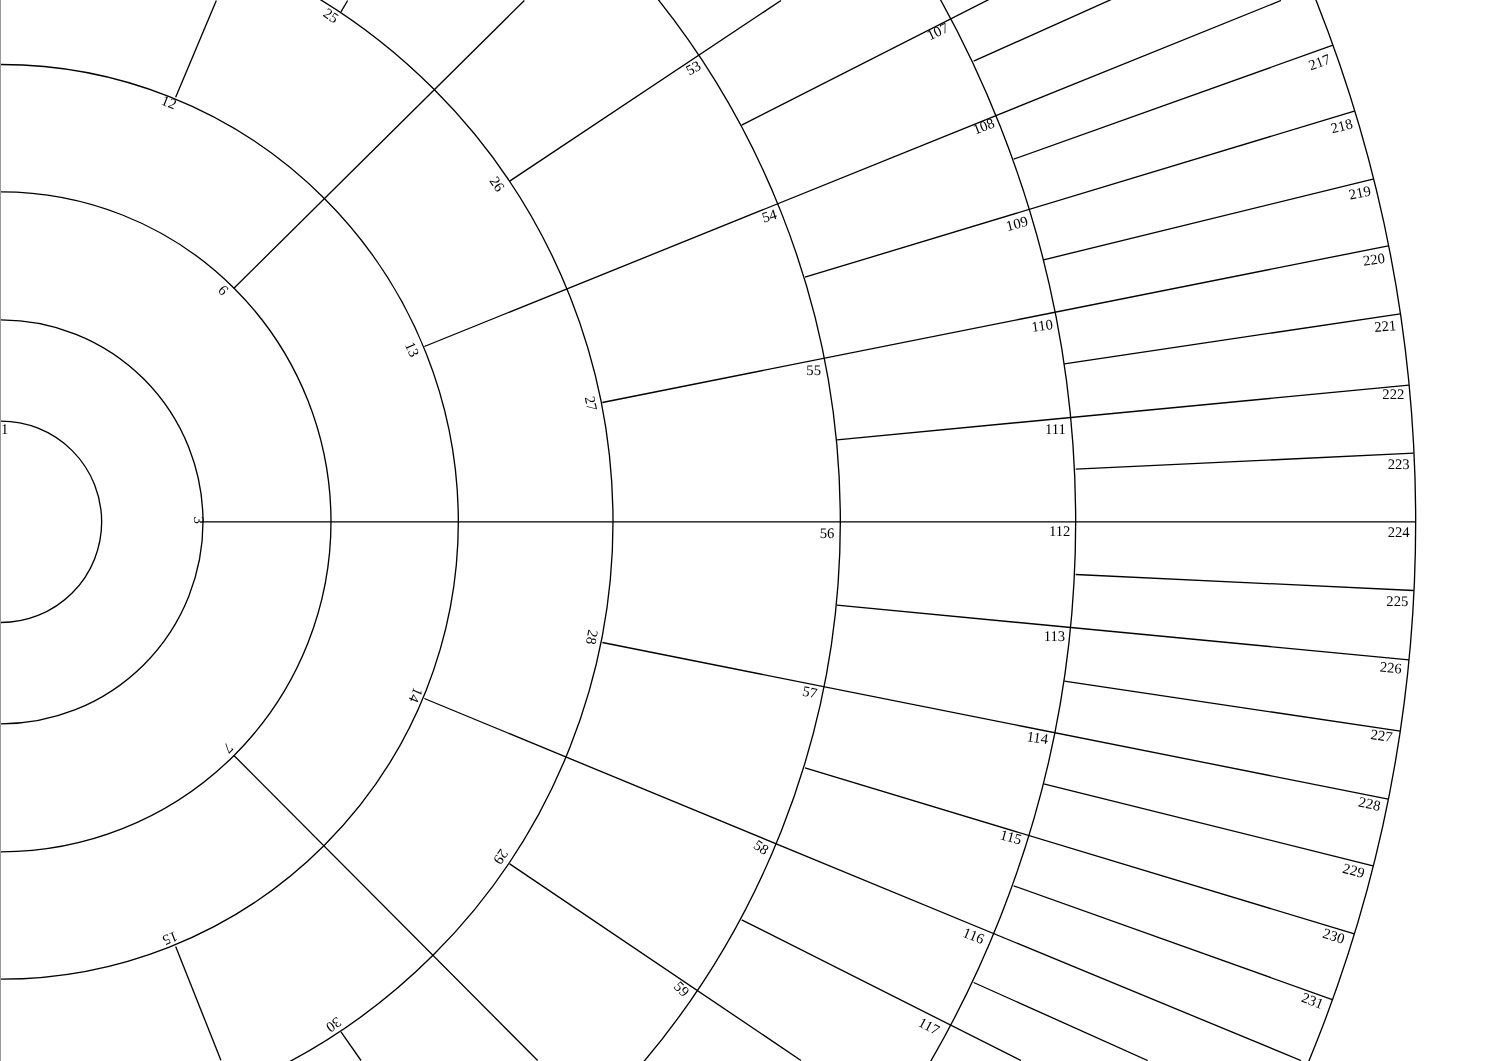1
3
6
7
12
13
14
15
25
26
27
28
29
30
53
54
55
56
57
58
59
107
108
109
110
111
112
113
114
115
116
117
217
218
219
220
221
222
223
224
225
226
227
228
229
230
231